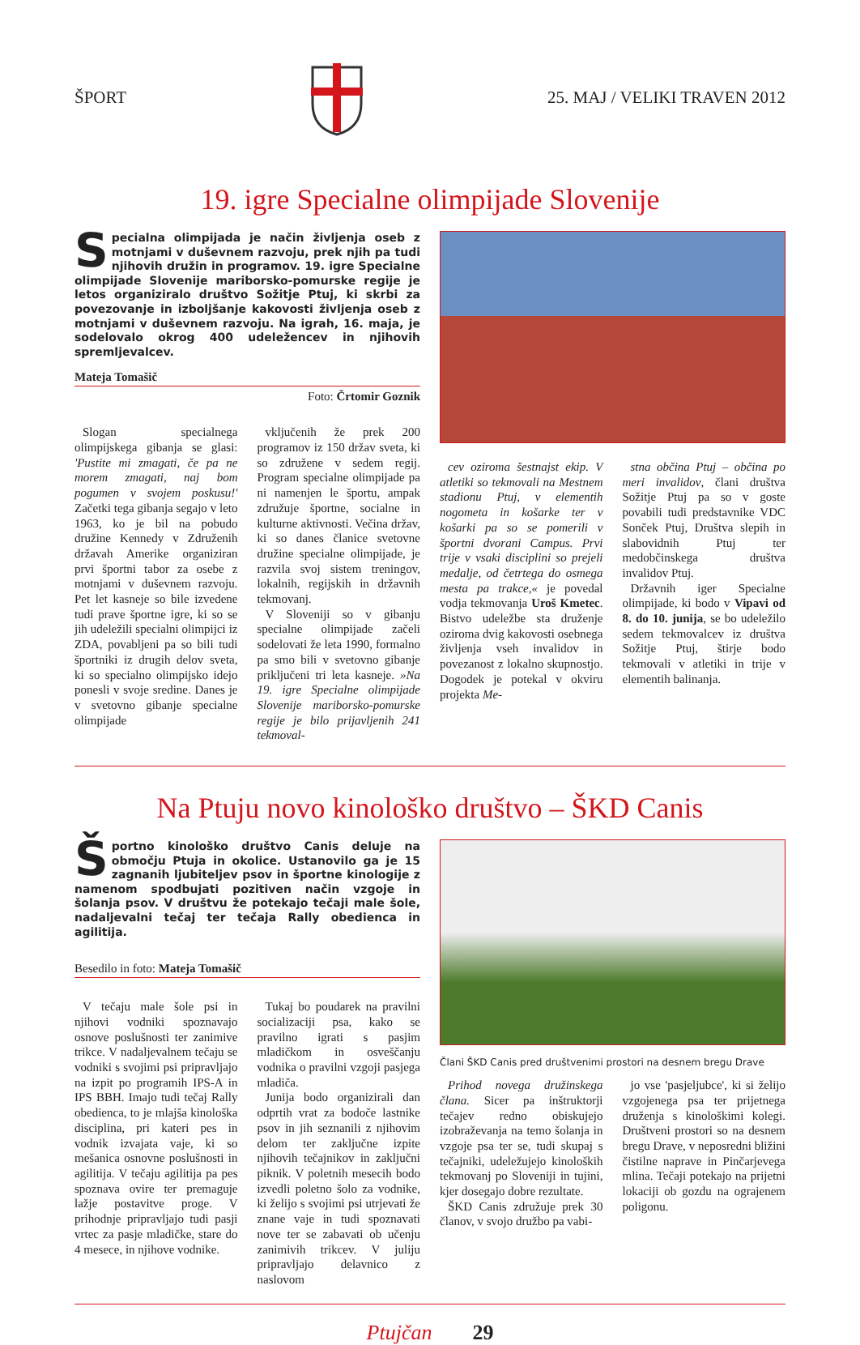ŠPORT 25. MAJ / VELIKI TRAVEN 2012
19. igre Specialne olimpijade Slovenije
Specialna olimpijada je način življenja oseb z motnjami v duševnem razvoju, prek njih pa tudi njihovih družin in programov. 19. igre Specialne olimpijade Slovenije mariborsko-pomurske regije je letos organiziralo društvo Sožitje Ptuj, ki skrbi za povezovanje in izboljšanje kakovosti življenja oseb z motnjami v duševnem razvoju. Na igrah, 16. maja, je sodelovalo okrog 400 udeležencev in njihovih spremljevalcev.
Mateja Tomašič
Foto: Črtomir Goznik
Slogan specialnega olimpijskega gibanja se glasi: 'Pustite mi zmagati, če pa ne morem zmagati, naj bom pogumen v svojem poskusu!' Začetki tega gibanja segajo v leto 1963, ko je bil na pobudo družine Kennedy v Združenih državah Amerike organiziran prvi športni tabor za osebe z motnjami v duševnem razvoju. Pet let kasneje so bile izvedene tudi prave športne igre, ki so se jih udeležili specialni olimpijci iz ZDA, povabljeni pa so bili tudi športniki iz drugih delov sveta, ki so specialno olimpijsko idejo ponesli v svoje sredine. Danes je v svetovno gibanje specialne olimpijade
vključenih že prek 200 programov iz 150 držav sveta, ki so združene v sedem regij. Program specialne olimpijade pa ni namenjen le športu, ampak združuje športne, socialne in kulturne aktivnosti. Večina držav, ki so danes članice svetovne družine specialne olimpijade, je razvila svoj sistem treningov, lokalnih, regijskih in državnih tekmovanj.
V Sloveniji so v gibanju specialne olimpijade začeli sodelovati že leta 1990, formalno pa smo bili v svetovno gibanje priključeni tri leta kasneje. »Na 19. igre Specialne olimpijade Slovenije mariborsko-pomurske regije je bilo prijavljenih 241 tekmoval-
cev oziroma šestnajst ekip. V atletiki so tekmovali na Mestnem stadionu Ptuj, v elementih nogometa in košarke ter v košarki pa so se pomerili v športni dvorani Campus. Prvi trije v vsaki disciplini so prejeli medalje, od četrtega do osmega mesta pa trakce,« je povedal vodja tekmovanja Uroš Kmetec. Bistvo udeležbe sta druženje oziroma dvig kakovosti osebnega življenja vseh invalidov in povezanost z lokalno skupnostjo. Dogodek je potekal v okviru projekta Me-
stna občina Ptuj – občina po meri invalidov, člani društva Sožitje Ptuj pa so v goste povabili tudi predstavnike VDC Sonček Ptuj, Društva slepih in slabovidnih Ptuj ter medobčinskega društva invalidov Ptuj.
Državnih iger Specialne olimpijade, ki bodo v Vipavi od 8. do 10. junija, se bo udeležilo sedem tekmovalcev iz društva Sožitje Ptuj, štirje bodo tekmovali v atletiki in trije v elementih balinanja.
Na Ptuju novo kinološko društvo – ŠKD Canis
Športno kinološko društvo Canis deluje na območju Ptuja in okolice. Ustanovilo ga je 15 zagnanih ljubiteljev psov in športne kinologije z namenom spodbujati pozitiven način vzgoje in šolanja psov. V društvu že potekajo tečaji male šole, nadaljevalni tečaj ter tečaja Rally obedienca in agilitija.
Besedilo in foto: Mateja Tomašič
V tečaju male šole psi in njihovi vodniki spoznavajo osnove poslušnosti ter zanimive trikce. V nadaljevalnem tečaju se vodniki s svojimi psi pripravljajo na izpit po programih IPS-A in IPS BBH. Imajo tudi tečaj Rally obedienca, to je mlajša kinološka disciplina, pri kateri pes in vodnik izvajata vaje, ki so mešanica osnovne poslušnosti in agilitija. V tečaju agilitija pa pes spoznava ovire ter premaguje lažje postavitve proge. V prihodnje pripravljajo tudi pasji vrtec za pasje mladičke, stare do 4 mesece, in njihove vodnike.
Tukaj bo poudarek na pravilni socializaciji psa, kako se pravilno igrati s pasjim mladičkom in osveščanju vodnika o pravilni vzgoji pasjega mladiča.
Junija bodo organizirali dan odprtih vrat za bodoče lastnike psov in jih seznanili z njihovim delom ter zaključne izpite njihovih tečajnikov in zaključni piknik. V poletnih mesecih bodo izvedli poletno šolo za vodnike, ki želijo s svojimi psi utrjevati že znane vaje in tudi spoznavati nove ter se zabavati ob učenju zanimivih trikcev. V juliju pripravljajo delavnico z naslovom
Člani ŠKD Canis pred društvenimi prostori na desnem bregu Drave
Prihod novega družinskega člana. Sicer pa inštruktorji tečajev redno obiskujejo izobraževanja na temo šolanja in vzgoje psa ter se, tudi skupaj s tečajniki, udeležujejo kinoloških tekmovanj po Sloveniji in tujini, kjer dosegajo dobre rezultate.
ŠKD Canis združuje prek 30 članov, v svojo družbo pa vabi-
jo vse 'pasjeljubce', ki si želijo vzgojenega psa ter prijetnega druženja s kinološkimi kolegi. Društveni prostori so na desnem bregu Drave, v neposredni bližini čistilne naprave in Pinčarjevega mlina. Tečaji potekajo na prijetni lokaciji ob gozdu na ograjenem poligonu.
Ptujčan 29